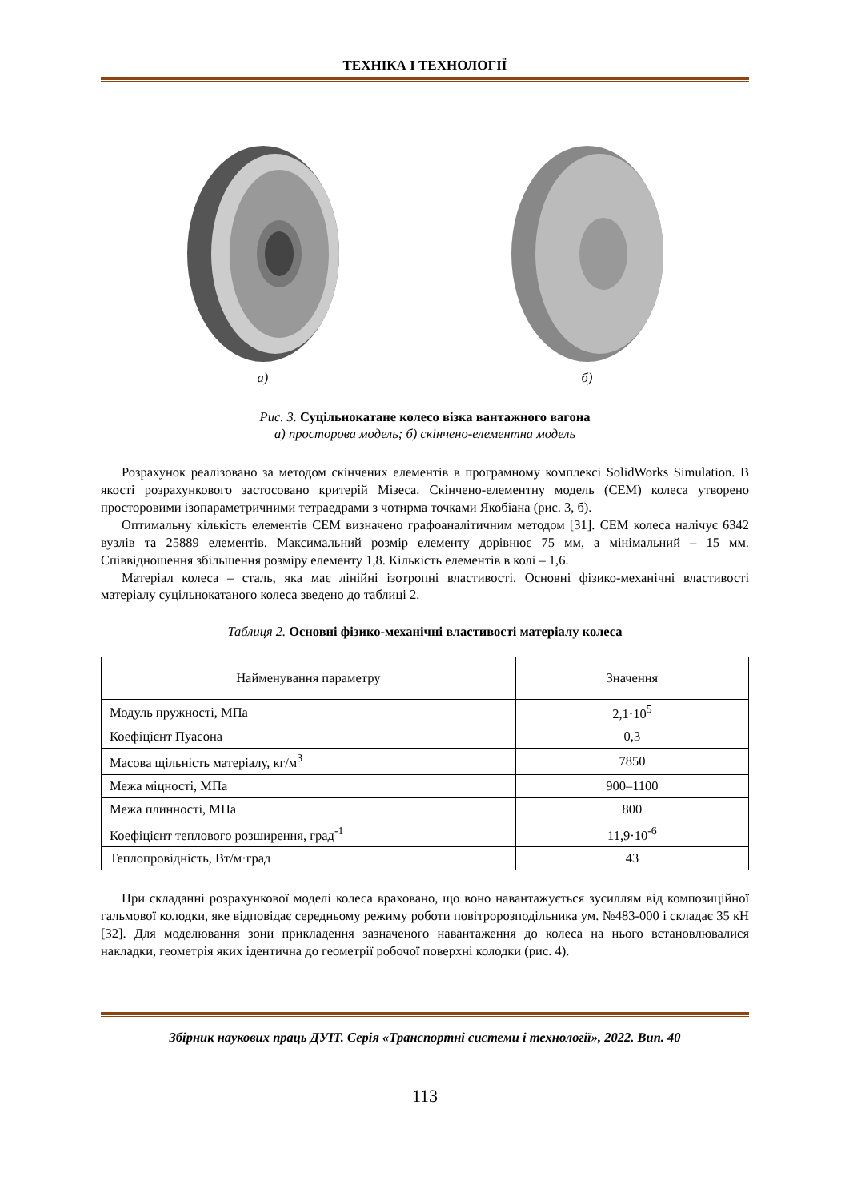ТЕХНІКА І ТЕХНОЛОГІЇ
а) б)
Рис. 3. Суцільнокатане колесо візка вантажного вагона
а) просторова модель; б) скінчено-елементна модель
Розрахунок реалізовано за методом скінчених елементів в програмному комплексі SolidWorks Simulation. В якості розрахункового застосовано критерій Мізеса. Скінчено-елементну модель (СЕМ) колеса утворено просторовими ізопараметричними тетраедрами з чотирма точками Якобіана (рис. 3, б).
Оптимальну кількість елементів СЕМ визначено графоаналітичним методом [31]. СЕМ колеса налічує 6342 вузлів та 25889 елементів. Максимальний розмір елементу дорівнює 75 мм, а мінімальний – 15 мм. Співвідношення збільшення розміру елементу 1,8. Кількість елементів в колі – 1,6.
Матеріал колеса – сталь, яка має лінійні ізотропні властивості. Основні фізико-механічні властивості матеріалу суцільнокатаного колеса зведено до таблиці 2.
Таблиця 2. Основні фізико-механічні властивості матеріалу колеса
| Найменування параметру | Значення |
| --- | --- |
| Модуль пружності, МПа | 2,1·10<sup>5</sup> |
| Коефіцієнт Пуасона | 0,3 |
| Масова щільність матеріалу, кг/м<sup>3</sup> | 7850 |
| Межа міцності, МПа | 900–1100 |
| Межа плинності, МПа | 800 |
| Коефіцієнт теплового розширення, град<sup>-1</sup> | 11,9·10<sup>-6</sup> |
| Теплопровідність, Вт/м·град | 43 |
При складанні розрахункової моделі колеса враховано, що воно навантажується зусиллям від композиційної гальмової колодки, яке відповідає середньому режиму роботи повітророзподільника ум. №483-000 і складає 35 кН [32]. Для моделювання зони прикладення зазначеного навантаження до колеса на нього встановлювалися накладки, геометрія яких ідентична до геометрії робочої поверхні колодки (рис. 4).
Збірник наукових праць ДУІТ. Серія «Транспортні системи і технології», 2022. Вип. 40
113